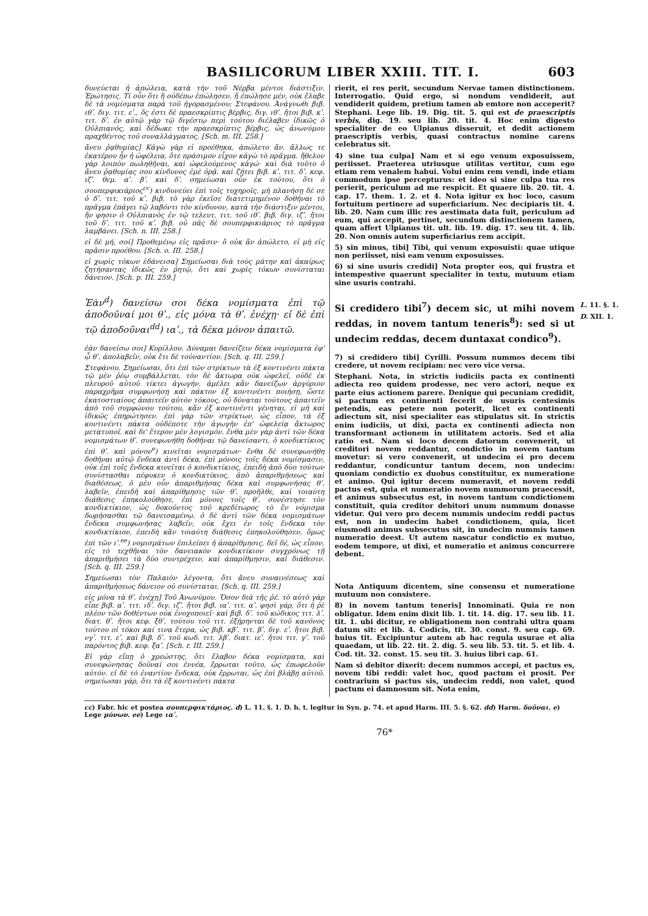BASILICORUM LIBER XXIII. TIT. I. 603
δυνεύεται ἡ ἀπώλεια, κατὰ τὴν τοῦ Νέρβα μέντοι διάστιξιν. Ἐρώτησις. Τί οὖν ὅτι ἢ οὐδέπω ἐπώλησεν, ἢ ἐπώλησε μέν, οὐκ ἔλαβε δὲ τὰ νομίσματα παρὰ τοῦ ἠγορασμένου; Στεφάνου. Ἀνάγνωθι βιβ. ιθʹ. διγ. τιτ. εʹ., ὅς ἐστι δὲ πραεσκρίπτις βέρβις, διγ. ιθʹ. ἤτοι βιβ. κʹ. τιτ. δʹ. ἐν αὐτῷ γὰρ τῷ διγέστῳ περὶ τούτου διέλαβεν ἰδικῶς ὁ Οὐλπιανός, καὶ δέδωκε τὴν πραεσκρίπτις βέρβις, ὡς ἀνωνύμου πραχθέντος τοῦ συναλλάγματος. [Sch. m. III. 258.]
ἄνευ ῥᾳθυμίας] Κἀγὼ γὰρ εἰ προέθηκα, ἀπώλετο ἄν. ἄλλως τε ἑκατέρου ἦν ἡ ὠφέλεια, ὅτε πράσιμον εἶχον κἀγὼ τὸ πρᾶγμα. ἤθελον γὰρ λοιπὸν πωληθῆναι, καὶ ὠφελούμενος κἀγώ· καὶ διὰ τοῦτο ὁ ἄνευ ῥᾳθυμίας σου κίνδυνος ἐμὲ ὁρᾷ. καὶ ζήτει βιβ. κʹ. τιτ. δʹ. κεφ. ιζʹ. θεμ. αʹ. βʹ. καὶ δʹ. σημείωσαι οὖν ἐκ τούτου, ὅτι ὁ σουπερφικιάριος<sup>cc</sup>) κινδυνεύει ἐπὶ τοῖς τυχηροῖς. μὴ πλανήσῃ δέ σε ὁ δʹ. τιτ. τοῦ κʹ. βιβ. τὸ γὰρ ἐκεῖσε διατετιμημένον δοθῆναι τὸ πρᾶγμα ἐπάγει τῷ λαβόντι τὸν κίνδυνον, κατὰ τὴν διάστιξιν μέντοι, ἥν φησιν ὁ Οὐλπιανὸς ἐν τῷ τελευτ. τιτ. τοῦ ιθʹ. βιβ. διγ. ιζʹ. ἤτοι τοῦ δʹ. τιτ. τοῦ κʹ. βιβ. οὐ πᾶς δὲ σουπερφικιάριος τὸ πρᾶγμα λαμβάνει. [Sch. n. III. 258.]
εἰ δὲ μή, σοί] Προθεμένῳ εἰς πρᾶσιν· ὃ οὐκ ἂν ἀπώλετο, εἰ μὴ εἰς πρᾶσιν προέθου. [Sch. o. III. 258.]
εἰ χωρὶς τόκων ἐδάνεισα] Σημείωσαι διὰ τοὺς μάτην καὶ ἀκαίρως ζητήσαντας ἰδικῶς ἐν ῥητῷ, ὅτι καὶ χωρὶς τόκων συνίσταται δάνειον. [Sch. p. III. 259.]
Ἐὰν<sup>d</sup>) δανείσω σοι δέκα νομίσματα ἐπὶ τῷ ἀποδοῦναί μοι θʹ., εἰς μόνα τὰ θʹ. ἐνέχῃ· εἰ δὲ ἐπὶ τῷ ἀποδοῦναι<sup>dd</sup>) ιαʹ., τὰ δέκα μόνον ἀπαιτῶ.
ἐὰν δανείσω σοι] Κυρίλλου. Δύναμαι δανείζειν δέκα νομίσματα ἐφ' ᾧ θʹ. ἀπολαβεῖν, οὐκ ἔτι δὲ τοὐναντίον. [Sch. q. III. 259.]
Στεφάνου. Σημείωσαι, ὅτι ἐπὶ τῶν στρίκτων τὰ ἐξ κοντινέντι πάκτα τῷ μὲν ῥέῳ συμβάλλεται, τὸν δὲ ἄκτωρα οὐκ ὠφελεῖ, οὐδὲ ἐκ πλευροῦ αὐτοῦ τίκτει ἀγωγήν. ἀμέλει κἂν δανείζων ἀργύριον παραχρῆμα συμφωνήσῃ καὶ πάκτον ἐξ κοντινέντι ποιήσῃ, ὥστε ἑκατοστιαίους ἀπαιτεῖν αὐτὸν τόκους, οὐ δύναται τούτους ἀπαιτεῖν ἀπὸ τοῦ συμφώνου τούτου, κἂν ἐξ κοντινέντι γένηται, εἰ μὴ καὶ ἰδικῶς ἐπηρώτησεν. ἐπὶ γὰρ τῶν στρίκτων, ὡς εἶπον, τὰ ἐξ κοντινέντι πάκτα οὐδέποτε τὴν ἀγωγὴν ἐπ' ὠφελείᾳ ἄκτωρος μετατυποῖ. καὶ δι' ἕτερον μὲν λογισμόν. ἔνθα μὲν γὰρ ἀντὶ τῶν δέκα νομισμάτων θʹ. συνεφωνήθη δοθῆναι τῷ δανείσαντι, ὁ κονδικτίκιος ἐπὶ θʹ. καὶ μόνον<sup>e</sup>) κινεῖται νομισμάτων· ἔνθα δὲ συνεφωνήθη δοθῆναι αὐτῷ ἕνδεκα ἀντὶ δέκα, ἐπὶ μόνοις τοῖς δέκα νομίσμασιν, οὐκ ἐπὶ τοῖς ἕνδεκα κινεῖται ὁ κονδικτίκιος, ἐπειδὴ ἀπὸ δύο τούτων συνίστασθαι πέφυκεν ὁ κονδικτίκιος, ἀπὸ ἀπαριθμήσεως καὶ διαθέσεως. ὁ μὲν οὖν ἀπαριθμήσας δέκα καὶ συμφωνήσας θʹ. λαβεῖν, ἐπειδὴ καὶ ἀπαρίθμησις τῶν θʹ. προῆλθε, καὶ τοιαύτη διάθεσις ἐπηκολούθησε, ἐπὶ μόνοις τοῖς θʹ. συνέστησε τὸν κονδικτίκιον, ὡς δοκοῦντος τοῦ κρεδίτωρος τὸ ἓν νόμισμα δωρήσασθαι τῷ δανεισαμένῳ. ὁ δὲ ἀντὶ τῶν δέκα νομισμάτων ἕνδεκα συμφωνήσας λαβεῖν, οὐκ ἔχει ἐν τοῖς ἕνδεκα τὸν κονδικτίκιον, ἐπειδὴ κἂν τοιαύτη διάθεσις ἐπηκολούθησεν, ὅμως ἐπὶ τῶν ιʹ.<sup>ee</sup>) νομισμάτων ἐπιλείπει ἡ ἀπαρίθμησις. δεῖ δέ, ὡς εἶπον, εἰς τὸ τεχθῆναι τὸν δανειακὸν κονδικτίκιον συγχρόνως τῇ ἀπαριθμήσει τὰ δύο συντρέχειν, καὶ ἀπαρίθμησιν, καὶ διάθεσιν. [Sch. q. III. 259.]
Σημείωσαι τὸν Παλαιὸν λέγοντα, ὅτι ἄνευ συναινέσεως καὶ ἀπαριθμήσεως δάνειον οὐ συνίσταται. [Sch. q. III. 259.]
εἰς μόνα τὰ θʹ. ἐνέχῃ] Τοῦ Ἀνωνύμου. Ὅσον διὰ τῆς ῥέ. τὸ αὐτὸ γὰρ εἶπε βιβ. αʹ. τιτ. ιδʹ. διγ. ιζʹ. ἤτοι βιβ. ιαʹ. τιτ. αʹ. φησὶ γάρ, ὅτι ἡ ῥὲ πλέον τῶν δοθέντων οὐκ ἐνοχοποιεῖ· καὶ βιβ. δʹ. τοῦ κώδικος τιτ. λʹ. διατ. θʹ. ἤτοι κεφ. ξθʹ. τούτου τοῦ τιτ. ἐξῄρηνται δὲ τοῦ κανόνος τούτου οἱ τόκοι καί τινα ἕτερα, ὡς βιβ. κβʹ. τιτ. βʹ. διγ. εʹ. ἤτοι βιβ. νγʹ. τιτ. εʹ. καὶ βιβ. δʹ. τοῦ κωδ. τιτ. λβʹ. διατ. ιεʹ. ἤτοι τιτ. γʹ. τοῦ παρόντος βιβ. κεφ. ξαʹ. [Sch. r. III. 259.]
Εἰ γὰρ εἴπῃ ὁ χρεώστης, ὅτι ἔλαβον δέκα νομίσματα, καὶ συνεφώνησας δοῦναί σοι ἐννέα, ἔρρωται τοῦτο, ὡς ἐπωφελοῦν αὐτόν. εἰ δὲ τὸ ἐναντίον ἕνδεκα, οὐκ ἔρρωται, ὡς ἐπὶ βλάβῃ αὐτοῦ. σημείωσαι γάρ, ὅτι τὰ ἐξ κοντινέντι πάκτα
rierit, ei res perit, secundum Nervae tamen distinctionem. Interrogatio. Quid ergo, si nondum vendiderit, aut vendiderit quidem, pretium tamen ab emtore non acceperit? Stephani. Lege lib. 19. Dig. tit. 5. qui est de praescriptis verbis, dig. 19. seu lib. 20. tit. 4. Hoc enim digesto specialiter de eo Ulpianus disseruit, et dedit actionem praescriptis verbis, quasi contractus nomine carens celebratus sit.
4) sine tua culpa] Nam et si ego venum exposuissem, periisset. Praeterea utriusque utilitas vertitur, cum ego etiam rem venalem habui. Volui enim rem vendi, inde etiam commodum ipse percepturus: et ideo si sine culpa tua res perierit, periculum ad me respicit. Et quaere lib. 20. tit. 4. cap. 17. them. 1. 2. et 4. Nota igitur ex hoc loco, casum fortuitum pertinere ad superficiarium. Nec decipiaris tit. 4. lib. 20. Nam cum illic res aestimata data fuit, periculum ad eum, qui accepit, pertinet, secundum distinctionem tamen, quam affert Ulpianus tit. ult. lib. 19. dig. 17. seu tit. 4. lib. 20. Non omnis autem superficiarius rem accipit.
5) sin minus, tibi] Tibi, qui venum exposuisti: quae utique non periisset, nisi eam venum exposuisses.
6) si sine usuris credidi] Nota propter eos, qui frustra et intempestive quaerunt specialiter in textu, mutuum etiam sine usuris contrahi.
L. 11. §. 1.
D. XII. 1. Si credidero tibi<sup>7</sup>) decem sic, ut mihi novem reddas, in novem tantum teneris<sup>8</sup>): sed si ut undecim reddas, decem duntaxat condico<sup>9</sup>).
7) si credidero tibi] Cyrilli. Possum nummos decem tibi credere, ut novem recipiam: nec vero vice versa.
Stephani. Nota, in strictis iudiciis pacta ex continenti adiecta reo quidem prodesse, nec vero actori, neque ex parte eius actionem parere. Denique qui pecuniam credidit, si pactum ex continenti fecerit de usuris centesimis petendis, eas petere non poterit, licet ex continenti adiectum sit, nisi specialiter eas stipulatus sit. In strictis enim iudiciis, ut dixi, pacta ex continenti adiecta non transformant actionem in utilitatem actoris. Sed et alia ratio est. Nam si loco decem datorum convenerit, ut creditori novem reddantur, condictio in novem tantum movetur: si vero convenerit, ut undecim ei pro decem reddantur, condicuntur tantum decem, non undecim: quoniam condictio ex duobus constituitur, ex numeratione et animo. Qui igitur decem numeravit, et novem reddi pactus est, quia et numeratio novem nummorum praecessit, et animus subsecutus est, in novem tantum condictionem constituit, quia creditor debitori unum nummum donasse videtur. Qui vero pro decem nummis undecim reddi pactus est, non in undecim habet condictionem, quia, licet eiusmodi animus subsecutus sit, in undecim nummis tamen numeratio deest. Ut autem nascatur condictio ex mutuo, eodem tempore, ut dixi, et numeratio et animus concurrere debent.
Nota Antiquum dicentem, sine consensu et numeratione mutuum non consistere.
8) in novem tantum teneris] Innominati. Quia re non obligatur. Idem enim dixit lib. 1. tit. 14. dig. 17. seu lib. 11. tit. 1. ubi dicitur, re obligationem non contrahi ultra quam datum sit: et lib. 4. Codicis, tit. 30. const. 9. seu cap. 69. huius tit. Excipiuntur autem ab hac regula usurae et alia quaedam, ut lib. 22. tit. 2. dig. 5. seu lib. 53. tit. 5. et lib. 4. Cod. tit. 32. const. 15. seu tit. 3. huius libri cap. 61.
Nam si debitor dixerit: decem nummos accepi, et pactus es, novem tibi reddi: valet hoc, quod pactum ei prosit. Per contrarium si pactus sis, undecim reddi, non valet, quod pactum ei damnosum sit. Nota enim,
cc) Fabr. hic et postea σουπερφικτάριος. d) L. 11. §. 1. D. h. t. legitur in Syn. p. 74. et apud Harm. III. 5. §. 62. dd) Harm. δοῦναι. e) Lege μόνων. ee) Lege ιαʹ.
76*